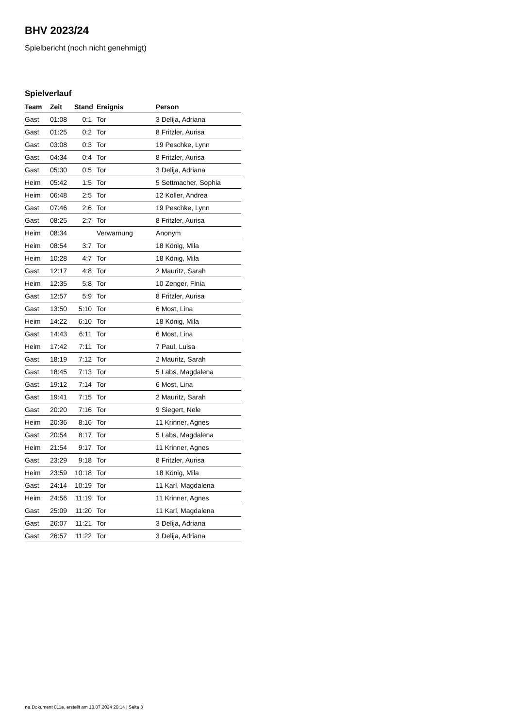BHV 2023/24
Spielbericht (noch nicht genehmigt)
Spielverlauf
| Team | Zeit | Stand | Ereignis | Person |
| --- | --- | --- | --- | --- |
| Gast | 01:08 | 0:1 | Tor | 3 Delija, Adriana |
| Gast | 01:25 | 0:2 | Tor | 8 Fritzler, Aurisa |
| Gast | 03:08 | 0:3 | Tor | 19 Peschke, Lynn |
| Gast | 04:34 | 0:4 | Tor | 8 Fritzler, Aurisa |
| Gast | 05:30 | 0:5 | Tor | 3 Delija, Adriana |
| Heim | 05:42 | 1:5 | Tor | 5 Settmacher, Sophia |
| Heim | 06:48 | 2:5 | Tor | 12 Koller, Andrea |
| Gast | 07:46 | 2:6 | Tor | 19 Peschke, Lynn |
| Gast | 08:25 | 2:7 | Tor | 8 Fritzler, Aurisa |
| Heim | 08:34 | | Verwarnung | Anonym |
| Heim | 08:54 | 3:7 | Tor | 18 König, Mila |
| Heim | 10:28 | 4:7 | Tor | 18 König, Mila |
| Gast | 12:17 | 4:8 | Tor | 2 Mauritz, Sarah |
| Heim | 12:35 | 5:8 | Tor | 10 Zenger, Finia |
| Gast | 12:57 | 5:9 | Tor | 8 Fritzler, Aurisa |
| Gast | 13:50 | 5:10 | Tor | 6 Most, Lina |
| Heim | 14:22 | 6:10 | Tor | 18 König, Mila |
| Gast | 14:43 | 6:11 | Tor | 6 Most, Lina |
| Heim | 17:42 | 7:11 | Tor | 7 Paul, Luisa |
| Gast | 18:19 | 7:12 | Tor | 2 Mauritz, Sarah |
| Gast | 18:45 | 7:13 | Tor | 5 Labs, Magdalena |
| Gast | 19:12 | 7:14 | Tor | 6 Most, Lina |
| Gast | 19:41 | 7:15 | Tor | 2 Mauritz, Sarah |
| Gast | 20:20 | 7:16 | Tor | 9 Siegert, Nele |
| Heim | 20:36 | 8:16 | Tor | 11 Krinner, Agnes |
| Gast | 20:54 | 8:17 | Tor | 5 Labs, Magdalena |
| Heim | 21:54 | 9:17 | Tor | 11 Krinner, Agnes |
| Gast | 23:29 | 9:18 | Tor | 8 Fritzler, Aurisa |
| Heim | 23:59 | 10:18 | Tor | 18 König, Mila |
| Gast | 24:14 | 10:19 | Tor | 11 Karl, Magdalena |
| Heim | 24:56 | 11:19 | Tor | 11 Krinner, Agnes |
| Gast | 25:09 | 11:20 | Tor | 11 Karl, Magdalena |
| Gast | 26:07 | 11:21 | Tor | 3 Delija, Adriana |
| Gast | 26:57 | 11:22 | Tor | 3 Delija, Adriana |
nu.Dokument 011e, erstellt am 13.07.2024 20:14 | Seite 3